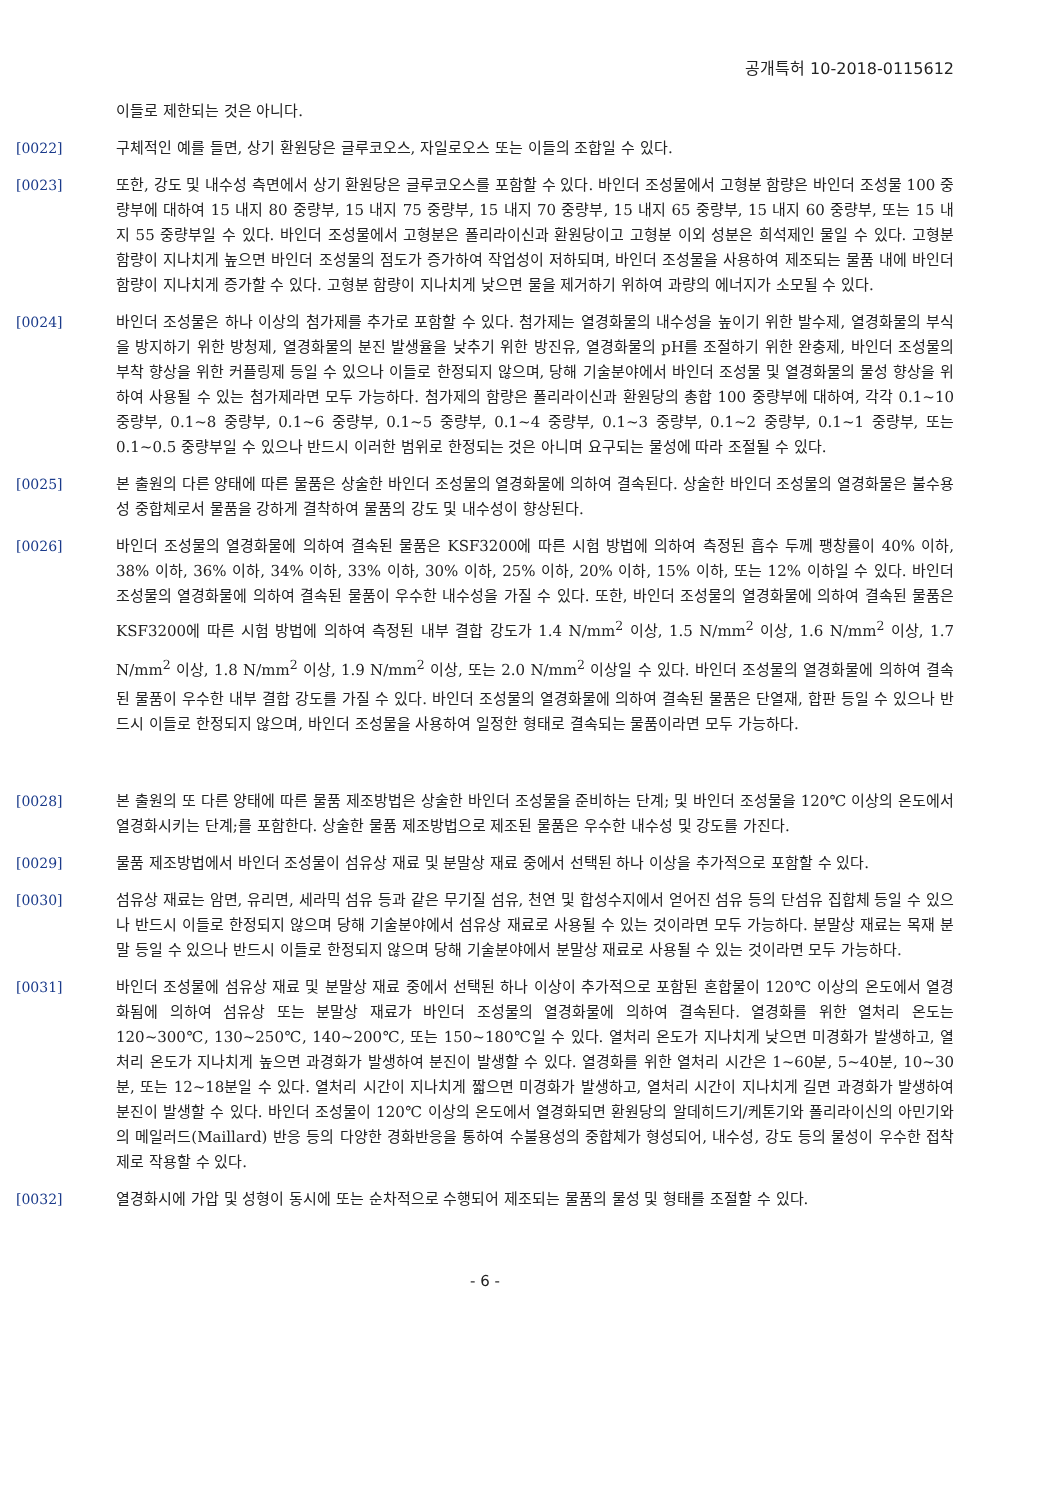공개특허 10-2018-0115612
이들로 제한되는 것은 아니다.
[0022] 구체적인 예를 들면, 상기 환원당은 글루코오스, 자일로오스 또는 이들의 조합일 수 있다.
[0023] 또한, 강도 및 내수성 측면에서 상기 환원당은 글루코오스를 포함할 수 있다. 바인더 조성물에서 고형분 함량은 바인더 조성물 100 중량부에 대하여 15 내지 80 중량부, 15 내지 75 중량부, 15 내지 70 중량부, 15 내지 65 중량부, 15 내지 60 중량부, 또는 15 내지 55 중량부일 수 있다. 바인더 조성물에서 고형분은 폴리라이신과 환원당이고 고형분 이외 성분은 희석제인 물일 수 있다. 고형분 함량이 지나치게 높으면 바인더 조성물의 점도가 증가하여 작업성이 저하되며, 바인더 조성물을 사용하여 제조되는 물품 내에 바인더 함량이 지나치게 증가할 수 있다. 고형분 함량이 지나치게 낮으면 물을 제거하기 위하여 과량의 에너지가 소모될 수 있다.
[0024] 바인더 조성물은 하나 이상의 첨가제를 추가로 포함할 수 있다. 첨가제는 열경화물의 내수성을 높이기 위한 발수제, 열경화물의 부식을 방지하기 위한 방청제, 열경화물의 분진 발생율을 낮추기 위한 방진유, 열경화물의 pH를 조절하기 위한 완충제, 바인더 조성물의 부착 향상을 위한 커플링제 등일 수 있으나 이들로 한정되지 않으며, 당해 기술분야에서 바인더 조성물 및 열경화물의 물성 향상을 위하여 사용될 수 있는 첨가제라면 모두 가능하다. 첨가제의 함량은 폴리라이신과 환원당의 총합 100 중량부에 대하여, 각각 0.1~10 중량부, 0.1~8 중량부, 0.1~6 중량부, 0.1~5 중량부, 0.1~4 중량부, 0.1~3 중량부, 0.1~2 중량부, 0.1~1 중량부, 또는 0.1~0.5 중량부일 수 있으나 반드시 이러한 범위로 한정되는 것은 아니며 요구되는 물성에 따라 조절될 수 있다.
[0025] 본 출원의 다른 양태에 따른 물품은 상술한 바인더 조성물의 열경화물에 의하여 결속된다. 상술한 바인더 조성물의 열경화물은 불수용성 중합체로서 물품을 강하게 결착하여 물품의 강도 및 내수성이 향상된다.
[0026] 바인더 조성물의 열경화물에 의하여 결속된 물품은 KSF3200에 따른 시험 방법에 의하여 측정된 흡수 두께 팽창률이 40% 이하, 38% 이하, 36% 이하, 34% 이하, 33% 이하, 30% 이하, 25% 이하, 20% 이하, 15% 이하, 또는 12% 이하일 수 있다. 바인더 조성물의 열경화물에 의하여 결속된 물품이 우수한 내수성을 가질 수 있다. 또한, 바인더 조성물의 열경화물에 의하여 결속된 물품은 KSF3200에 따른 시험 방법에 의하여 측정된 내부 결합 강도가 1.4 N/mm<sup>2</sup> 이상, 1.5 N/mm<sup>2</sup> 이상, 1.6 N/mm<sup>2</sup> 이상, 1.7 N/mm<sup>2</sup> 이상, 1.8 N/mm<sup>2</sup> 이상, 1.9 N/mm<sup>2</sup> 이상, 또는 2.0 N/mm<sup>2</sup> 이상일 수 있다. 바인더 조성물의 열경화물에 의하여 결속된 물품이 우수한 내부 결합 강도를 가질 수 있다. 바인더 조성물의 열경화물에 의하여 결속된 물품은 단열재, 합판 등일 수 있으나 반드시 이들로 한정되지 않으며, 바인더 조성물을 사용하여 일정한 형태로 결속되는 물품이라면 모두 가능하다.
[0028] 본 출원의 또 다른 양태에 따른 물품 제조방법은 상술한 바인더 조성물을 준비하는 단계; 및 바인더 조성물을 120℃ 이상의 온도에서 열경화시키는 단계;를 포함한다. 상술한 물품 제조방법으로 제조된 물품은 우수한 내수성 및 강도를 가진다.
[0029] 물품 제조방법에서 바인더 조성물이 섬유상 재료 및 분말상 재료 중에서 선택된 하나 이상을 추가적으로 포함할 수 있다.
[0030] 섬유상 재료는 암면, 유리면, 세라믹 섬유 등과 같은 무기질 섬유, 천연 및 합성수지에서 얻어진 섬유 등의 단섬유 집합체 등일 수 있으나 반드시 이들로 한정되지 않으며 당해 기술분야에서 섬유상 재료로 사용될 수 있는 것이라면 모두 가능하다. 분말상 재료는 목재 분말 등일 수 있으나 반드시 이들로 한정되지 않으며 당해 기술분야에서 분말상 재료로 사용될 수 있는 것이라면 모두 가능하다.
[0031] 바인더 조성물에 섬유상 재료 및 분말상 재료 중에서 선택된 하나 이상이 추가적으로 포함된 혼합물이 120℃ 이상의 온도에서 열경화됨에 의하여 섬유상 또는 분말상 재료가 바인더 조성물의 열경화물에 의하여 결속된다. 열경화를 위한 열처리 온도는 120~300℃, 130~250℃, 140~200℃, 또는 150~180℃일 수 있다. 열처리 온도가 지나치게 낮으면 미경화가 발생하고, 열처리 온도가 지나치게 높으면 과경화가 발생하여 분진이 발생할 수 있다. 열경화를 위한 열처리 시간은 1~60분, 5~40분, 10~30분, 또는 12~18분일 수 있다. 열처리 시간이 지나치게 짧으면 미경화가 발생하고, 열처리 시간이 지나치게 길면 과경화가 발생하여 분진이 발생할 수 있다. 바인더 조성물이 120℃ 이상의 온도에서 열경화되면 환원당의 알데히드기/케톤기와 폴리라이신의 아민기와의 메일러드(Maillard) 반응 등의 다양한 경화반응을 통하여 수불용성의 중합체가 형성되어, 내수성, 강도 등의 물성이 우수한 접착제로 작용할 수 있다.
[0032] 열경화시에 가압 및 성형이 동시에 또는 순차적으로 수행되어 제조되는 물품의 물성 및 형태를 조절할 수 있다.
- 6 -